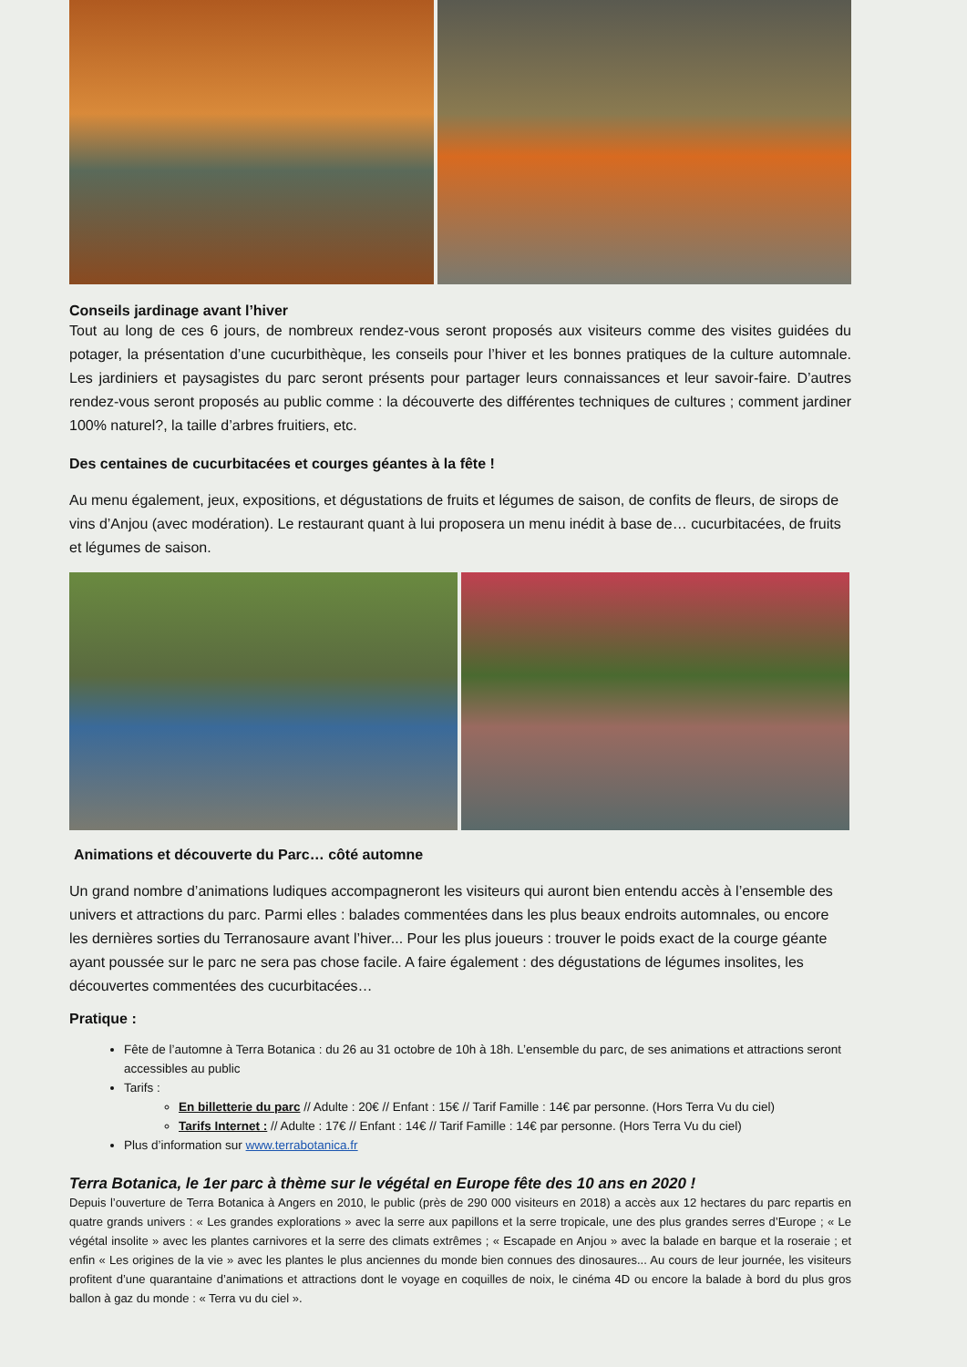Conseils jardinage avant l’hiver
Tout au long de ces 6 jours, de nombreux rendez-vous seront proposés aux visiteurs comme des visites guidées du potager, la présentation d’une cucurbithèque, les conseils pour l’hiver et les bonnes pratiques de la culture automnale. Les jardiniers et paysagistes du parc seront présents pour partager leurs connaissances et leur savoir-faire. D’autres rendez-vous seront proposés au public comme : la découverte des différentes techniques de cultures ; comment jardiner 100% naturel?, la taille d’arbres fruitiers, etc.
Des centaines de cucurbitacées et courges géantes à la fête !
Au menu également, jeux, expositions, et dégustations de fruits et légumes de saison, de confits de fleurs, de sirops de vins d’Anjou (avec modération). Le restaurant quant à lui proposera un menu inédit à base de… cucurbitacées, de fruits et légumes de saison.
Animations et découverte du Parc… côté automne
Un grand nombre d’animations ludiques accompagneront les visiteurs qui auront bien entendu accès à l’ensemble des univers et attractions du parc. Parmi elles : balades commentées dans les plus beaux endroits automnales, ou encore les dernières sorties du Terranosaure avant l’hiver... Pour les plus joueurs : trouver le poids exact de la courge géante ayant poussée sur le parc ne sera pas chose facile. A faire également : des dégustations de légumes insolites, les découvertes commentées des cucurbitacées…
Pratique :
Fête de l’automne à Terra Botanica : du 26 au 31 octobre de 10h à 18h. L’ensemble du parc, de ses animations et attractions seront accessibles au public
Tarifs :
En billetterie du parc // Adulte : 20€ // Enfant : 15€ // Tarif Famille : 14€ par personne. (Hors Terra Vu du ciel)
Tarifs Internet : // Adulte : 17€ // Enfant : 14€ // Tarif Famille : 14€ par personne. (Hors Terra Vu du ciel)
Plus d’information sur www.terrabotanica.fr
Terra Botanica, le 1er parc à thème sur le végétal en Europe fête des 10 ans en 2020 !
Depuis l’ouverture de Terra Botanica à Angers en 2010, le public (près de 290 000 visiteurs en 2018) a accès aux 12 hectares du parc repartis en quatre grands univers : « Les grandes explorations » avec la serre aux papillons et la serre tropicale, une des plus grandes serres d’Europe ; « Le végétal insolite » avec les plantes carnivores et la serre des climats extrêmes ; « Escapade en Anjou » avec la balade en barque et la roseraie ; et enfin « Les origines de la vie » avec les plantes le plus anciennes du monde bien connues des dinosaures... Au cours de leur journée, les visiteurs profitent d’une quarantaine d’animations et attractions dont le voyage en coquilles de noix, le cinéma 4D ou encore la balade à bord du plus gros ballon à gaz du monde : « Terra vu du ciel ».